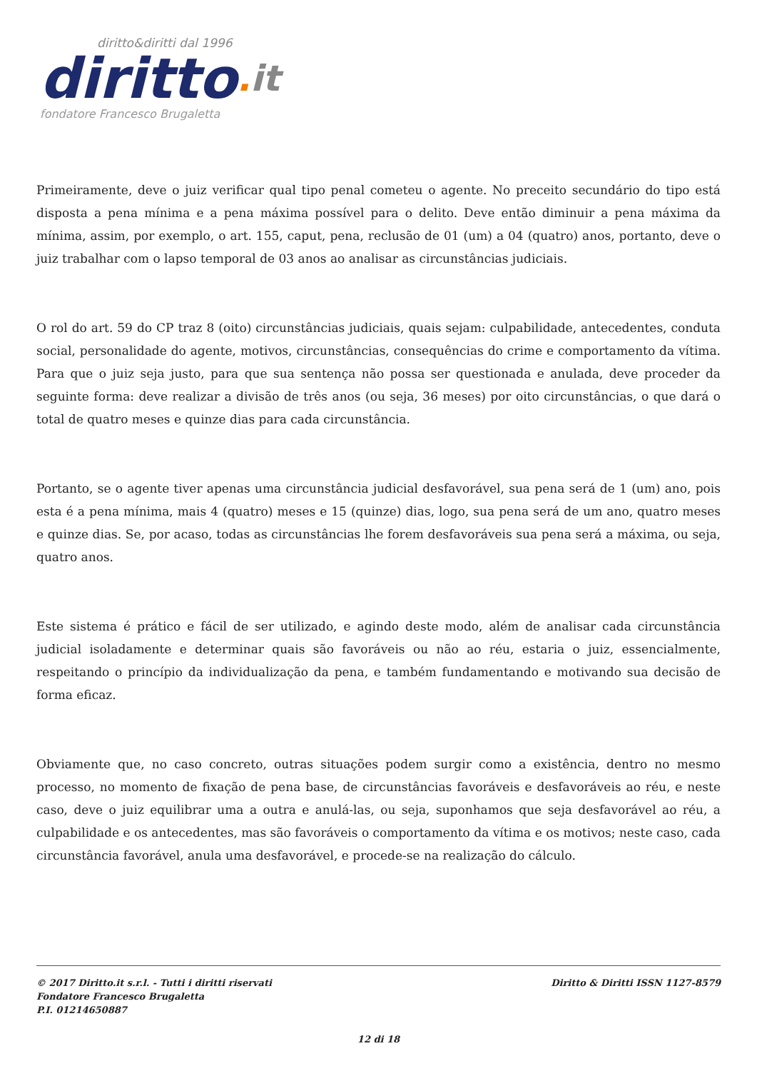diritto&diritti dal 1996
diritto. it
fondatore Francesco Brugaletta
Primeiramente, deve o juiz verificar qual tipo penal cometeu o agente. No preceito secundário do tipo está disposta a pena mínima e a pena máxima possível para o delito. Deve então diminuir a pena máxima da mínima, assim, por exemplo, o art. 155, caput, pena, reclusão de 01 (um) a 04 (quatro) anos, portanto, deve o juiz trabalhar com o lapso temporal de 03 anos ao analisar as circunstâncias judiciais.
O rol do art. 59 do CP traz 8 (oito) circunstâncias judiciais, quais sejam: culpabilidade, antecedentes, conduta social, personalidade do agente, motivos, circunstâncias, consequências do crime e comportamento da vítima. Para que o juiz seja justo, para que sua sentença não possa ser questionada e anulada, deve proceder da seguinte forma: deve realizar a divisão de três anos (ou seja, 36 meses) por oito circunstâncias, o que dará o total de quatro meses e quinze dias para cada circunstância.
Portanto, se o agente tiver apenas uma circunstância judicial desfavorável, sua pena será de 1 (um) ano, pois esta é a pena mínima, mais 4 (quatro) meses e 15 (quinze) dias, logo, sua pena será de um ano, quatro meses e quinze dias. Se, por acaso, todas as circunstâncias lhe forem desfavoráveis sua pena será a máxima, ou seja, quatro anos.
Este sistema é prático e fácil de ser utilizado, e agindo deste modo, além de analisar cada circunstância judicial isoladamente e determinar quais são favoráveis ou não ao réu, estaria o juiz, essencialmente, respeitando o princípio da individualização da pena, e também fundamentando e motivando sua decisão de forma eficaz.
Obviamente que, no caso concreto, outras situações podem surgir como a existência, dentro no mesmo processo, no momento de fixação de pena base, de circunstâncias favoráveis e desfavoráveis ao réu, e neste caso, deve o juiz equilibrar uma a outra e anulá-las, ou seja, suponhamos que seja desfavorável ao réu, a culpabilidade e os antecedentes, mas são favoráveis o comportamento da vítima e os motivos; neste caso, cada circunstância favorável, anula uma desfavorável, e procede-se na realização do cálculo.
Diritto & Diritti ISSN 1127-8579 © 2017 Diritto.it s.r.l. - Tutti i diritti riservati
Fondatore Francesco Brugaletta
P.I. 01214650887
12 di 18